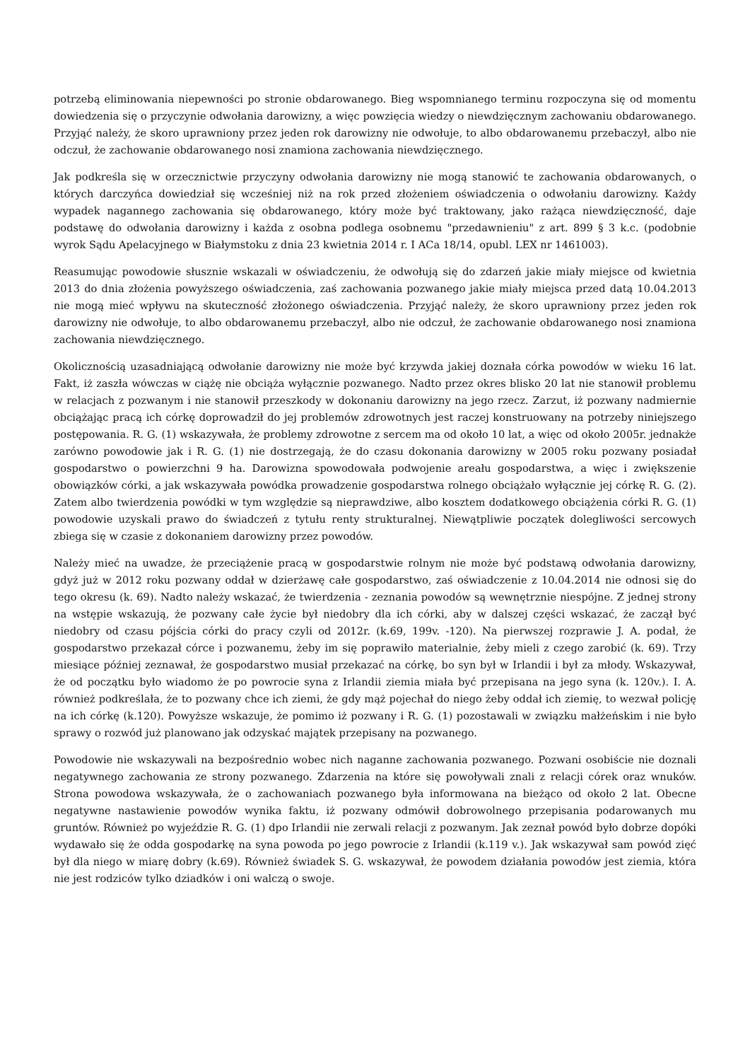potrzebą eliminowania niepewności po stronie obdarowanego. Bieg wspomnianego terminu rozpoczyna się od momentu dowiedzenia się o przyczynie odwołania darowizny, a więc powzięcia wiedzy o niewdzięcznym zachowaniu obdarowanego. Przyjąć należy, że skoro uprawniony przez jeden rok darowizny nie odwołuje, to albo obdarowanemu przebaczył, albo nie odczuł, że zachowanie obdarowanego nosi znamiona zachowania niewdzięcznego.
Jak podkreśla się w orzecznictwie przyczyny odwołania darowizny nie mogą stanowić te zachowania obdarowanych, o których darczyńca dowiedział się wcześniej niż na rok przed złożeniem oświadczenia o odwołaniu darowizny. Każdy wypadek nagannego zachowania się obdarowanego, który może być traktowany, jako rażąca niewdzięczność, daje podstawę do odwołania darowizny i każda z osobna podlega osobnemu "przedawnieniu" z art. 899 § 3 k.c. (podobnie wyrok Sądu Apelacyjnego w Białymstoku z dnia 23 kwietnia 2014 r. I ACa 18/14, opubl. LEX nr 1461003).
Reasumując powodowie słusznie wskazali w oświadczeniu, że odwołują się do zdarzeń jakie miały miejsce od kwietnia 2013 do dnia złożenia powyższego oświadczenia, zaś zachowania pozwanego jakie miały miejsca przed datą 10.04.2013 nie mogą mieć wpływu na skuteczność złożonego oświadczenia. Przyjąć należy, że skoro uprawniony przez jeden rok darowizny nie odwołuje, to albo obdarowanemu przebaczył, albo nie odczuł, że zachowanie obdarowanego nosi znamiona zachowania niewdzięcznego.
Okolicznością uzasadniającą odwołanie darowizny nie może być krzywda jakiej doznała córka powodów w wieku 16 lat. Fakt, iż zaszła wówczas w ciążę nie obciąża wyłącznie pozwanego. Nadto przez okres blisko 20 lat nie stanowił problemu w relacjach z pozwanym i nie stanowił przeszkody w dokonaniu darowizny na jego rzecz. Zarzut, iż pozwany nadmiernie obciążając pracą ich córkę doprowadził do jej problemów zdrowotnych jest raczej konstruowany na potrzeby niniejszego postępowania. R. G. (1) wskazywała, że problemy zdrowotne z sercem ma od około 10 lat, a więc od około 2005r. jednakże zarówno powodowie jak i R. G. (1) nie dostrzegają, że do czasu dokonania darowizny w 2005 roku pozwany posiadał gospodarstwo o powierzchni 9 ha. Darowizna spowodowała podwojenie areału gospodarstwa, a więc i zwiększenie obowiązków córki, a jak wskazywała powódka prowadzenie gospodarstwa rolnego obciążało wyłącznie jej córkę R. G. (2). Zatem albo twierdzenia powódki w tym względzie są nieprawdziwe, albo kosztem dodatkowego obciążenia córki R. G. (1) powodowie uzyskali prawo do świadczeń z tytułu renty strukturalnej. Niewątpliwie początek dolegliwości sercowych zbiega się w czasie z dokonaniem darowizny przez powodów.
Należy mieć na uwadze, że przeciążenie pracą w gospodarstwie rolnym nie może być podstawą odwołania darowizny, gdyż już w 2012 roku pozwany oddał w dzierżawę całe gospodarstwo, zaś oświadczenie z 10.04.2014 nie odnosi się do tego okresu (k. 69). Nadto należy wskazać, że twierdzenia - zeznania powodów są wewnętrznie niespójne. Z jednej strony na wstępie wskazują, że pozwany całe życie był niedobry dla ich córki, aby w dalszej części wskazać, że zaczął być niedobry od czasu pójścia córki do pracy czyli od 2012r. (k.69, 199v. -120). Na pierwszej rozprawie J. A. podał, że gospodarstwo przekazał córce i pozwanemu, żeby im się poprawiło materialnie, żeby mieli z czego zarobić (k. 69). Trzy miesiące później zeznawał, że gospodarstwo musiał przekazać na córkę, bo syn był w Irlandii i był za młody. Wskazywał, że od początku było wiadomo że po powrocie syna z Irlandii ziemia miała być przepisana na jego syna (k. 120v.). I. A. również podkreślała, że to pozwany chce ich ziemi, że gdy mąż pojechał do niego żeby oddał ich ziemię, to wezwał policję na ich córkę (k.120). Powyższe wskazuje, że pomimo iż pozwany i R. G. (1) pozostawali w związku małżeńskim i nie było sprawy o rozwód już planowano jak odzyskać majątek przepisany na pozwanego.
Powodowie nie wskazywali na bezpośrednio wobec nich naganne zachowania pozwanego. Pozwani osobiście nie doznali negatywnego zachowania ze strony pozwanego. Zdarzenia na które się powoływali znali z relacji córek oraz wnuków. Strona powodowa wskazywała, że o zachowaniach pozwanego była informowana na bieżąco od około 2 lat. Obecne negatywne nastawienie powodów wynika faktu, iż pozwany odmówił dobrowolnego przepisania podarowanych mu gruntów. Również po wyjeździe R. G. (1) dpo Irlandii nie zerwali relacji z pozwanym. Jak zeznał powód było dobrze dopóki wydawało się że odda gospodarkę na syna powoda po jego powrocie z Irlandii (k.119 v.). Jak wskazywał sam powód zięć był dla niego w miarę dobry (k.69). Również świadek S. G. wskazywał, że powodem działania powodów jest ziemia, która nie jest rodziców tylko dziadków i oni walczą o swoje.